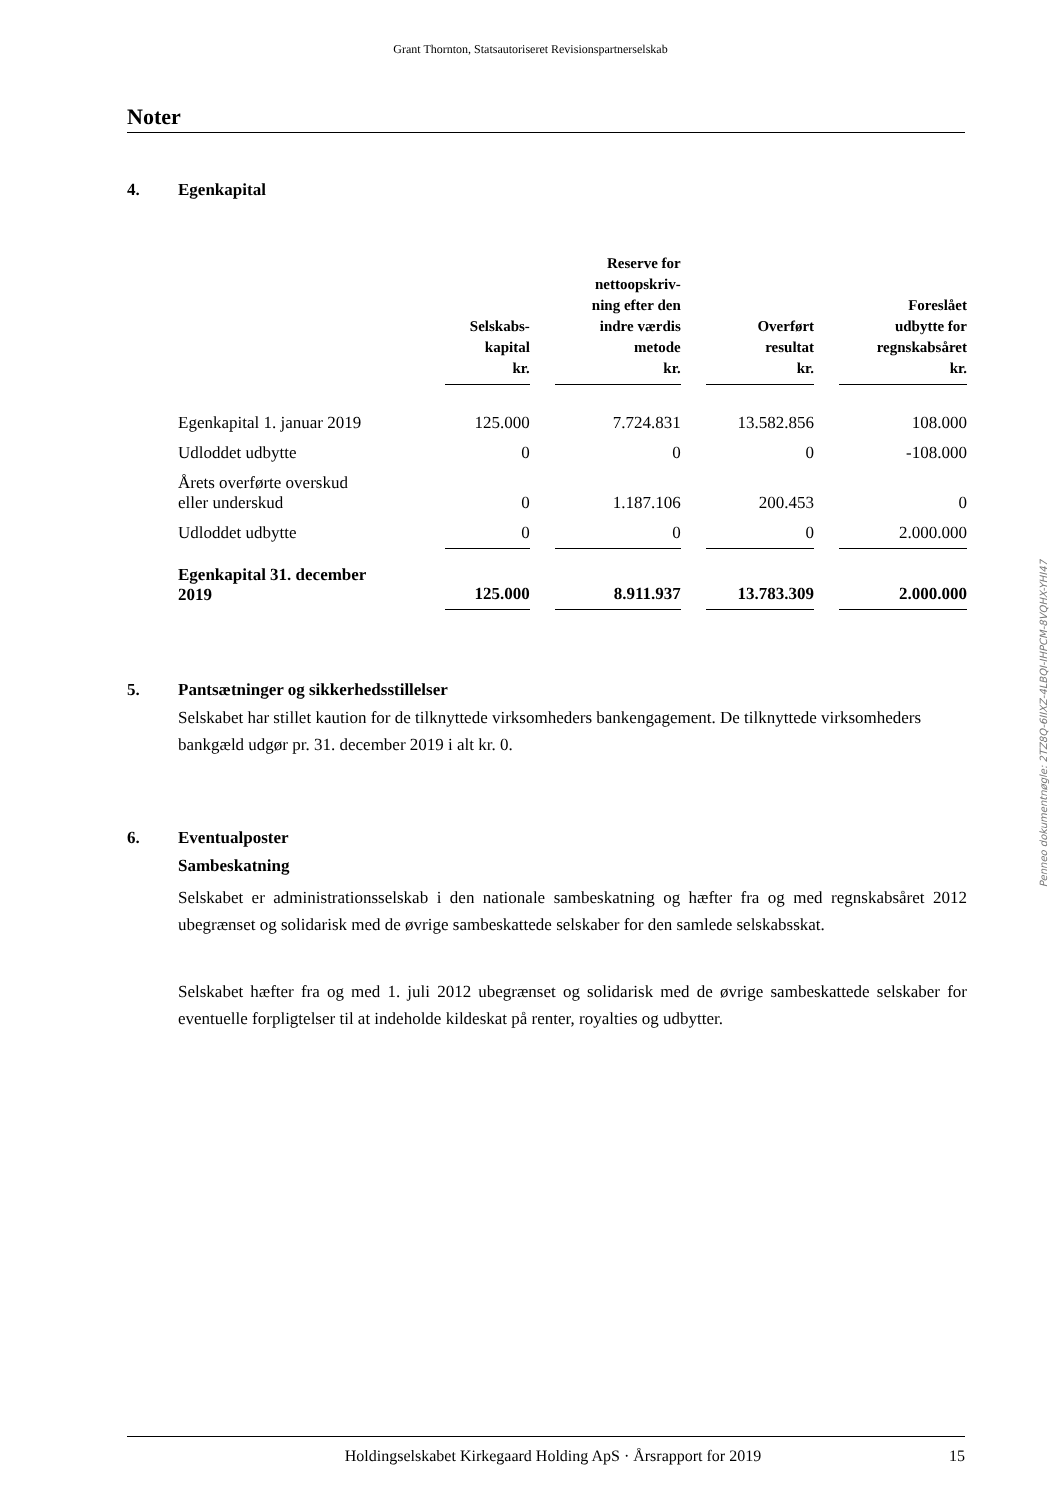Grant Thornton, Statsautoriseret Revisionspartnerselskab
Noter
4. Egenkapital
| | Selskabs- kapital kr. | | Reserve for nettoopskriv- ning efter den indre værdis metode kr. | | Overført resultat kr. | | Foreslået udbytte for regnskabsåret kr. |
| Egenkapital 1. januar 2019 | 125.000 | | 7.724.831 | | 13.582.856 | | 108.000 |
| Udloddet udbytte | 0 | | 0 | | 0 | | -108.000 |
| Årets overførte overskud eller underskud | 0 | | 1.187.106 | | 200.453 | | 0 |
| Udloddet udbytte | 0 | | 0 | | 0 | | 2.000.000 |
| Egenkapital 31. december 2019 | 125.000 | | 8.911.937 | | 13.783.309 | | 2.000.000 |
5. Pantsætninger og sikkerhedsstillelser
Selskabet har stillet kaution for de tilknyttede virksomheders bankengagement. De tilknyttede virksomheders bankgæld udgør pr. 31. december 2019 i alt kr. 0.
6. Eventualposter
Sambeskatning
Selskabet er administrationsselskab i den nationale sambeskatning og hæfter fra og med regnskabsåret 2012 ubegrænset og solidarisk med de øvrige sambeskattede selskaber for den samlede selskabsskat.
Selskabet hæfter fra og med 1. juli 2012 ubegrænset og solidarisk med de øvrige sambeskattede selskaber for eventuelle forpligtelser til at indeholde kildeskat på renter, royalties og udbytter.
Penneo dokumentnøgle: 2TZ8Q-6IIXZ-4LBQI-IHPCM-8VQHX-YHI47
Holdingselskabet Kirkegaard Holding ApS · Årsrapport for 2019 15